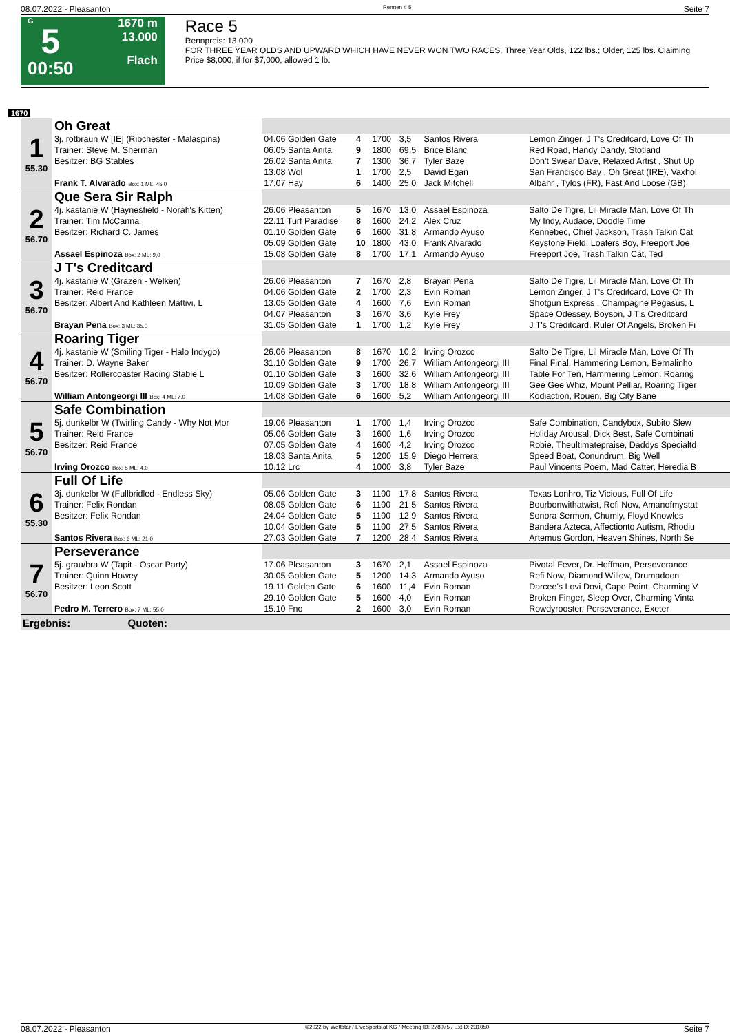08.07.2022 - Pleasanton Rennen # 5 Seite 7
G
5
00:50
1670 m
13.000
Flach
Race 5
Rennpreis: 13.000
FOR THREE YEAR OLDS AND UPWARD WHICH HAVE NEVER WON TWO RACES. Three Year Olds, 122 lbs.; Older, 125 lbs. Claiming Price $8,000, if for $7,000, allowed 1 lb.
1670
| 1 55.30 | Oh Great | | | | | | |
| | 3j. rotbraun W [IE] (Ribchester - Malaspina) | 04.06 Golden Gate | 4 | 1700 | 3,5 | Santos Rivera | Lemon Zinger, J T's Creditcard, Love Of Th |
| | Trainer: Steve M. Sherman | 06.05 Santa Anita | 9 | 1800 | 69,5 | Brice Blanc | Red Road, Handy Dandy, Stotland |
| | Besitzer: BG Stables | 26.02 Santa Anita | 7 | 1300 | 36,7 | Tyler Baze | Don't Swear Dave, Relaxed Artist , Shut Up |
| | | 13.08 Wol | 1 | 1700 | 2,5 | David Egan | San Francisco Bay , Oh Great (IRE), Vaxhol |
| | Frank T. Alvarado Box: 1 ML: 45,0 | 17.07 Hay | 6 | 1400 | 25,0 | Jack Mitchell | Albahr , Tylos (FR), Fast And Loose (GB) |
| 2 56.70 | Que Sera Sir Ralph | | | | | | |
| | 4j. kastanie W (Haynesfield - Norah's Kitten) | 26.06 Pleasanton | 5 | 1670 | 13,0 | Assael Espinoza | Salto De Tigre, Lil Miracle Man, Love Of Th |
| | Trainer: Tim McCanna | 22.11 Turf Paradise | 8 | 1600 | 24,2 | Alex Cruz | My Indy, Audace, Doodle Time |
| | Besitzer: Richard C. James | 01.10 Golden Gate | 6 | 1600 | 31,8 | Armando Ayuso | Kennebec, Chief Jackson, Trash Talkin Cat |
| | | 05.09 Golden Gate | 10 | 1800 | 43,0 | Frank Alvarado | Keystone Field, Loafers Boy, Freeport Joe |
| | Assael Espinoza Box: 2 ML: 9,0 | 15.08 Golden Gate | 8 | 1700 | 17,1 | Armando Ayuso | Freeport Joe, Trash Talkin Cat, Ted |
| 3 56.70 | J T's Creditcard | | | | | | |
| | 4j. kastanie W (Grazen - Welken) | 26.06 Pleasanton | 7 | 1670 | 2,8 | Brayan Pena | Salto De Tigre, Lil Miracle Man, Love Of Th |
| | Trainer: Reid France | 04.06 Golden Gate | 2 | 1700 | 2,3 | Evin Roman | Lemon Zinger, J T's Creditcard, Love Of Th |
| | Besitzer: Albert And Kathleen Mattivi, L | 13.05 Golden Gate | 4 | 1600 | 7,6 | Evin Roman | Shotgun Express , Champagne Pegasus, L |
| | | 04.07 Pleasanton | 3 | 1670 | 3,6 | Kyle Frey | Space Odessey, Boyson, J T's Creditcard |
| | Brayan Pena Box: 3 ML: 35,0 | 31.05 Golden Gate | 1 | 1700 | 1,2 | Kyle Frey | J T's Creditcard, Ruler Of Angels, Broken Fi |
| 4 56.70 | Roaring Tiger | | | | | | |
| | 4j. kastanie W (Smiling Tiger - Halo Indygo) | 26.06 Pleasanton | 8 | 1670 | 10,2 | Irving Orozco | Salto De Tigre, Lil Miracle Man, Love Of Th |
| | Trainer: D. Wayne Baker | 31.10 Golden Gate | 9 | 1700 | 26,7 | William Antongeorgi III | Final Final, Hammering Lemon, Bernalinho |
| | Besitzer: Rollercoaster Racing Stable L | 01.10 Golden Gate | 3 | 1600 | 32,6 | William Antongeorgi III | Table For Ten, Hammering Lemon, Roaring |
| | | 10.09 Golden Gate | 3 | 1700 | 18,8 | William Antongeorgi III | Gee Gee Whiz, Mount Pelliar, Roaring Tiger |
| | William Antongeorgi III Box: 4 ML: 7,0 | 14.08 Golden Gate | 6 | 1600 | 5,2 | William Antongeorgi III | Kodiaction, Rouen, Big City Bane |
| 5 56.70 | Safe Combination | | | | | | |
| | 5j. dunkelbr W (Twirling Candy - Why Not Mor | 19.06 Pleasanton | 1 | 1700 | 1,4 | Irving Orozco | Safe Combination, Candybox, Subito Slew |
| | Trainer: Reid France | 05.06 Golden Gate | 3 | 1600 | 1,6 | Irving Orozco | Holiday Arousal, Dick Best, Safe Combinati |
| | Besitzer: Reid France | 07.05 Golden Gate | 4 | 1600 | 4,2 | Irving Orozco | Robie, Theultimatepraise, Daddys Specialtd |
| | | 18.03 Santa Anita | 5 | 1200 | 15,9 | Diego Herrera | Speed Boat, Conundrum, Big Well |
| | Irving Orozco Box: 5 ML: 4,0 | 10.12 Lrc | 4 | 1000 | 3,8 | Tyler Baze | Paul Vincents Poem, Mad Catter, Heredia B |
| 6 55.30 | Full Of Life | | | | | | |
| | 3j. dunkelbr W (Fullbridled - Endless Sky) | 05.06 Golden Gate | 3 | 1100 | 17,8 | Santos Rivera | Texas Lonhro, Tiz Vicious, Full Of Life |
| | Trainer: Felix Rondan | 08.05 Golden Gate | 6 | 1100 | 21,5 | Santos Rivera | Bourbonwithatwist, Refi Now, Amanofmystat |
| | Besitzer: Felix Rondan | 24.04 Golden Gate | 5 | 1100 | 12,9 | Santos Rivera | Sonora Sermon, Chumly, Floyd Knowles |
| | | 10.04 Golden Gate | 5 | 1100 | 27,5 | Santos Rivera | Bandera Azteca, Affectionto Autism, Rhodiu |
| | Santos Rivera Box: 6 ML: 21,0 | 27.03 Golden Gate | 7 | 1200 | 28,4 | Santos Rivera | Artemus Gordon, Heaven Shines, North Se |
| 7 56.70 | Perseverance | | | | | | |
| | 5j. grau/bra W (Tapit - Oscar Party) | 17.06 Pleasanton | 3 | 1670 | 2,1 | Assael Espinoza | Pivotal Fever, Dr. Hoffman, Perseverance |
| | Trainer: Quinn Howey | 30.05 Golden Gate | 5 | 1200 | 14,3 | Armando Ayuso | Refi Now, Diamond Willow, Drumadoon |
| | Besitzer: Leon Scott | 19.11 Golden Gate | 6 | 1600 | 11,4 | Evin Roman | Darcee's Lovi Dovi, Cape Point, Charming V |
| | | 29.10 Golden Gate | 5 | 1600 | 4,0 | Evin Roman | Broken Finger, Sleep Over, Charming Vinta |
| | Pedro M. Terrero Box: 7 ML: 55,0 | 15.10 Fno | 2 | 1600 | 3,0 | Evin Roman | Rowdyrooster, Perseverance, Exeter |
| Ergebnis: Quoten: | | | | | | | |
08.07.2022 - Pleasanton ©2022 by Wettstar / LiveSports.at KG / Meeting ID: 278075 / ExtID: 231050 Seite 7